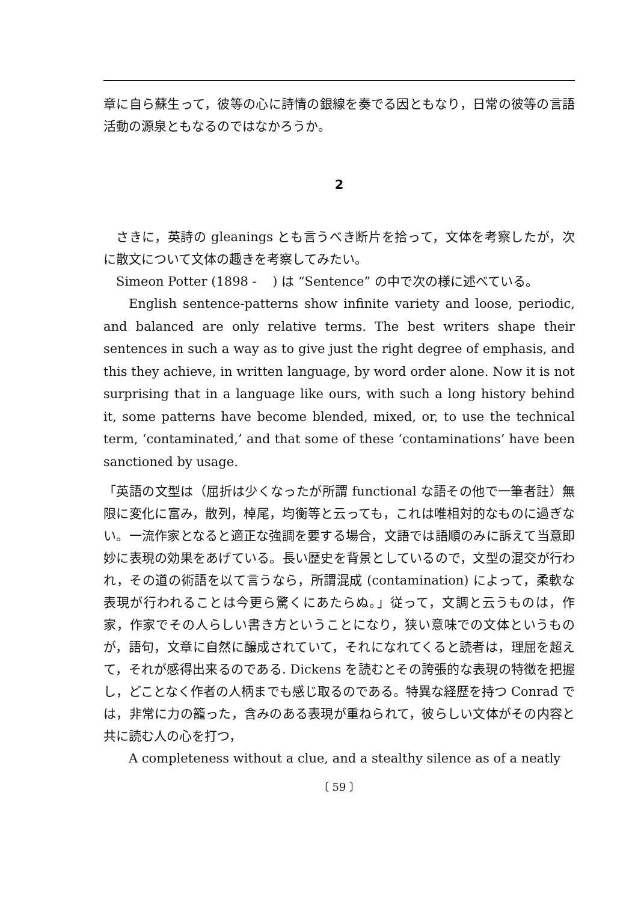章に自ら蘇生って，彼等の心に詩情の銀線を奏でる因ともなり，日常の彼等の言語活動の源泉ともなるのではなかろうか。
2
さきに，英詩の gleanings とも言うべき断片を拾って，文体を考察したが，次に散文について文体の趣きを考察してみたい。
Simeon Potter (1898 - ) は “Sentence” の中で次の様に述べている。
English sentence-patterns show infinite variety and loose, periodic, and balanced are only relative terms. The best writers shape their sentences in such a way as to give just the right degree of emphasis, and this they achieve, in written language, by word order alone. Now it is not surprising that in a language like ours, with such a long history behind it, some patterns have become blended, mixed, or, to use the technical term, ‘contaminated,’ and that some of these ‘contaminations’ have been sanctioned by usage.
「英語の文型は（屈折は少くなったが所謂 functional な語その他で一筆者註）無限に変化に富み，散列，棹尾，均衡等と云っても，これは唯相対的なものに過ぎない。一流作家となると適正な強調を要する場合，文語では語順のみに訴えて当意即妙に表現の効果をあげている。長い歴史を背景としているので，文型の混交が行われ，その道の術語を以て言うなら，所謂混成 (contamination) によって，柔軟な表現が行われることは今更ら驚くにあたらぬ。」従って，文調と云うものは，作家，作家でその人らしい書き方ということになり，狭い意味での文体というものが，語句，文章に自然に醸成されていて，それになれてくると読者は，理屈を超えて，それが感得出来るのである. Dickens を読むとその誇張的な表現の特徴を把握し，どことなく作者の人柄までも感じ取るのである。特異な経歴を持つ Conrad では，非常に力の籠った，含みのある表現が重ねられて，彼らしい文体がその内容と共に読む人の心を打つ，
A completeness without a clue, and a stealthy silence as of a neatly
〔 59 〕